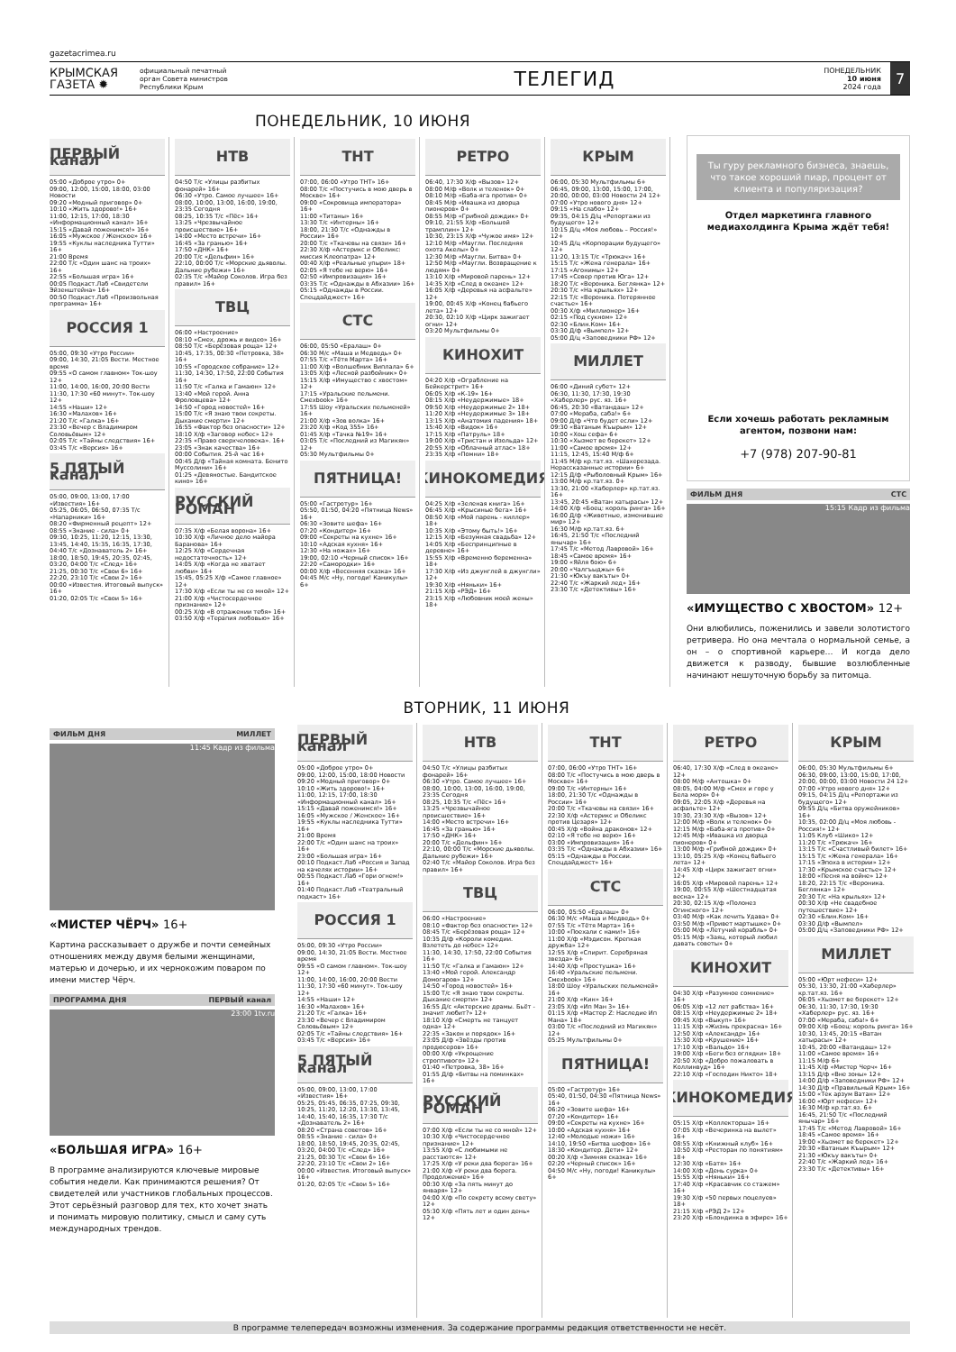gazetacrimea.ru
КРЫМСКАЯ
ГАЗЕТА ✹
официальный печатный
орган Совета министров
Республики Крым
ТЕЛЕГИД
ПОНЕДЕЛЬНИК
10 июня
2024 года
7
ПОНЕДЕЛЬНИК, 10 ИЮНЯ
ПЕРВЫЙ канал
05:00 «Доброе утро» 0+
09:00, 12:00, 15:00, 18:00, 03:00 Новости
09:20 «Модный приговор» 0+
10:10 «Жить здорово!» 16+
11:00, 12:15, 17:00, 18:30 «Информационный канал» 16+
15:15 «Давай поженимся!» 16+
16:05 «Мужское / Женское» 16+
19:55 «Куклы наследника Тутти» 16+
21:00 Время
22:00 Т/с «Один шанс на троих» 16+
22:55 «Большая игра» 16+
00:05 Подкаст.Лаб «Свидетели Эйзенштейна» 16+
00:50 Подкаст.Лаб «Произвольная программа» 16+
РОССИЯ 1
05:00, 09:30 «Утро России»
09:00, 14:30, 21:05 Вести. Местное время
09:55 «О самом главном» Ток-шоу 12+
11:00, 14:00, 16:00, 20:00 Вести
11:30, 17:30 «60 минут». Ток-шоу 12+
14:55 «Наши» 12+
16:30 «Малахов» 16+
21:20 Т/с «Галка» 16+
23:30 «Вечер с Владимиром Соловьёвым» 12+
02:05 Т/с «Тайны следствия» 16+
03:45 Т/с «Версия» 16+
5 ПЯТЫЙ канал
05:00, 09:00, 13:00, 17:00 «Известия» 16+
05:25, 06:05, 06:50, 07:35 Т/с «Напарники» 16+
08:20 «Фирменный рецепт» 12+
08:55 «Знание - сила» 0+
09:30, 10:25, 11:20, 12:15, 13:30, 13:45, 14:40, 15:35, 16:35, 17:30, 04:40 Т/с «Дознаватель 2» 16+
18:00, 18:50, 19:45, 20:35, 02:45, 03:20, 04:00 Т/с «След» 16+
21:25, 00:30 Т/с «Свои 6» 16+
22:20, 23:10 Т/с «Свои 2» 16+
00:00 «Известия. Итоговый выпуск» 16+
01:20, 02:05 Т/с «Свои 5» 16+
НТВ
04:50 Т/с «Улицы разбитых фонарей» 16+
06:30 «Утро. Самое лучшее» 16+
08:00, 10:00, 13:00, 16:00, 19:00, 23:35 Сегодня
08:25, 10:35 Т/с «Пёс» 16+
13:25 «Чрезвычайное происшествие» 16+
14:00 «Место встречи» 16+
16:45 «За гранью» 16+
17:50 «ДНК» 16+
20:00 Т/с «Дельфин» 16+
22:10, 00:00 Т/с «Морские дьяволы. Дальние рубежи» 16+
02:35 Т/с «Майор Соколов. Игра без правил» 16+
ТВЦ
06:00 «Настроение»
08:10 «Смех, дрожь и видео» 16+
08:50 Т/с «Берёзовая роща» 12+
10:45, 17:35, 00:30 «Петровка, 38» 16+
10:55 «Городское собрание» 12+
11:30, 14:30, 17:50, 22:00 События 16+
11:50 Т/с «Галка и Гамаюн» 12+
13:40 «Мой герой. Анна Фроловцева» 12+
14:50 «Город новостей» 16+
15:00 Т/с «Я знаю твои секреты. Дыхание смерти» 12+
16:55 «Фактор без опасности» 12+
18:10 Х/ф «Заговор небес» 12+
22:35 «Право сверхчеловека». 16+
23:05 «Знак качества» 16+
00:00 События. 25-й час 16+
00:45 Д/ф «Тайная комната. Бенито Муссолини» 16+
01:25 «Девяностые. Бандитское кино» 16+
РУССКИЙ РОМАН
07:35 Х/ф «Белая ворона» 16+
10:30 Х/ф «Личное дело майора Баранова» 16+
12:25 Х/ф «Сердечная недостаточность» 12+
14:05 Х/ф «Когда не хватает любви» 16+
15:45, 05:25 Х/ф «Самое главное» 12+
17:30 Х/ф «Если ты не со мной» 12+
21:00 Х/ф «Чистосердечное признание» 12+
00:25 Х/ф «В отражении тебя» 16+
03:50 Х/ф «Терапия любовью» 16+
ТНТ
07:00, 06:00 «Утро ТНТ» 16+
08:00 Т/с «Постучись в мою дверь в Москве» 16+
09:00 «Сокровища императора» 16+
11:00 «Титаны» 16+
13:30 Т/с «Интерны» 16+
18:00, 21:30 Т/с «Однажды в России» 16+
20:00 Т/с «Ткачевы на связи» 16+
22:30 Х/ф «Астерикс и Обеликс: миссия Клеопатра» 12+
00:40 Х/ф «Реальные упыри» 18+
02:05 «Я тебе не верю» 16+
02:50 «Импровизация» 16+
03:35 Т/с «Однажды в Абхазии» 16+
05:15 «Однажды в России. Спецдайджест» 16+
СТС
06:00, 05:50 «Ералаш» 0+
06:30 М/с «Маша и Медведь» 0+
07:55 Т/с «Тётя Марта» 16+
11:00 Х/ф «Волшебник Виплала» 6+
13:05 Х/ф «Лесной разбойник» 0+
15:15 Х/ф «Имущество с хвостом» 12+
17:15 «Уральские пельмени. Смехbook» 16+
17:55 Шоу «Уральских пельменей» 16+
21:00 Х/ф «Зов волка» 16+
23:20 Х/ф «Код 355» 16+
01:45 Х/ф «Тачка №19» 16+
03:05 Т/с «Последний из Магикян» 12+
05:30 Мультфильмы 0+
ПЯТНИЦА!
05:00 «Гастротур» 16+
05:50, 01:50, 04:20 «Пятница News» 16+
06:30 «Зовите шефа» 16+
07:20 «Кондитер» 16+
09:00 «Секреты на кухне» 16+
10:10 «Адская кухня» 16+
12:30 «На ножах» 16+
19:00, 02:10 «Черный список» 16+
22:20 «Самородки» 16+
00:00 Х/ф «Весенняя сказка» 16+
04:45 М/с «Ну, погоди! Каникулы» 6+
РЕТРО
06:40, 17:30 Х/ф «Вызов» 12+
08:00 М/ф «Волк и теленок» 0+
08:10 М/ф «Баба-яга против» 0+
08:45 М/ф «Ивашка из дворца пионеров» 0+
08:55 М/ф «Грибной дождик» 0+
09:10, 21:55 Х/ф «Большой трамплин» 12+
10:30, 23:15 Х/ф «Чужое имя» 12+
12:10 М/ф «Маугли. Последняя охота Акелы» 0+
12:30 М/ф «Маугли. Битва» 0+
12:50 М/ф «Маугли. Возвращение к людям» 0+
13:10 Х/ф «Мировой парень» 12+
14:35 Х/ф «След в океане» 12+
16:05 Х/ф «Деревья на асфальте» 12+
19:00, 00:45 Х/ф «Конец бабьего лета» 12+
20:30, 02:10 Х/ф «Цирк зажигает огни» 12+
03:20 Мультфильмы 0+
КИНОХИТ
04:20 Х/ф «Ограбление на Бейкерстрит» 16+
06:05 Х/ф «К-19» 16+
08:15 Х/ф «Неудержимые» 18+
09:50 Х/ф «Неудержимые 2» 18+
11:20 Х/ф «Неудержимые 3» 18+
13:15 Х/ф «Анатомия падения» 18+
15:40 Х/ф «Видок» 16+
17:15 Х/ф «Патруль» 18+
19:00 Х/ф «Тристан и Изольда» 12+
20:55 Х/ф «Облачный атлас» 18+
23:35 Х/ф «Помни» 18+
КИНОКОМЕДИЯ
04:25 Х/ф «Зеленая книга» 16+
06:45 Х/ф «Крысиные бега» 16+
08:50 Х/ф «Мой парень - киллер» 18+
10:35 Х/ф «Этому быть!» 16+
12:15 Х/ф «Безумная свадьба» 12+
14:05 Х/ф «Беспринципные в деревне» 16+
15:55 Х/ф «Временно беременна» 18+
17:30 Х/ф «Из джунглей в джунгли» 12+
19:30 Х/ф «Няньки» 16+
21:15 Х/ф «РЭД» 16+
23:15 Х/ф «Любовник моей жены» 18+
КРЫМ
06:00, 05:30 Мультфильмы 6+
06:45, 09:00, 13:00, 15:00, 17:00, 20:00, 00:00, 03:00 Новости 24 12+
07:00 «Утро нового дня» 12+
09:15 «На слабо» 12+
09:35, 04:15 Д/ц «Репортажи из будущего» 12+
10:15 Д/ц «Моя любовь – Россия!» 12+
10:45 Д/ц «Корпорации будущего» 12+
11:20, 13:15 Т/с «Трюкач» 16+
15:15 Т/с «Жена генерала» 16+
17:15 «Агонимы» 12+
17:45 «Север против Юга» 12+
18:20 Т/с «Вероника. Беглянка» 12+
20:30 Т/с «На крыльях» 12+
22:15 Т/с «Вероника. Потерянное счастье» 16+
00:30 Х/ф «Миллионер» 16+
02:15 «Под сукном» 12+
02:30 «Блин.Ком» 16+
03:30 Д/ф «Вымпел» 12+
05:00 Д/ц «Заповедники РФ» 12+
МИЛЛЕТ
06:00 «Диний субет» 12+
06:30, 11:30, 17:30, 19:30 «Хаберлер» рус. яз. 16+
06:45, 20:30 «Ватандаш» 12+
07:00 «Мераба, саба!» 6+
09:00 Д/ф «Что будет если» 12+
09:30 «Ватаным Къырым» 12+
10:00 «Хош сефа» 6+
10:30 «Хызмет ве берекет» 12+
11:00 «Самое время» 12+
11:15, 12:45, 15:40 М/ф 6+
11:45 М/ф кр.тат.яз. «Шахерезада. Нерассказанные истории» 6+
12:15 Д/ф «Рыболовный Крым» 16+
13:00 М/ф кр.тат.яз. 0+
13:30, 21:00 «Хаберлер» кр.тат.яз. 16+
13:45, 20:45 «Ватан хатырасы» 12+
14:00 Х/ф «Боец: король ринга» 16+
16:00 Д/ф «Животные, изменившие мир» 12+
16:30 М/ф кр.тат.яз. 6+
16:45, 21:50 Т/с «Последний янычар» 16+
17:45 Т/с «Метод Лавровой» 16+
18:45 «Самое время» 16+
19:00 «Яйля бою» 6+
20:00 «Чалгъыджы» 6+
21:30 «Юкъу вакъты» 0+
22:40 Т/с «Жаркий лед» 16+
23:30 Т/с «Детективы» 16+
Ты гуру рекламного бизнеса, знаешь, что такое хороший пиар, процент от клиента и популяризация?
Отдел маркетинга главного медиахолдинга Крыма ждёт тебя!
Если хочешь работать рекламным агентом, позвони нам:
+7 (978) 207-90-81
ФИЛЬМ ДНЯ СТС
15:15 Кадр из фильма
«ИМУЩЕСТВО С ХВОСТОМ» 12+
Они влюбились, поженились и завели золотистого ретривера. Но она мечтала о нормальной семье, а он – о спортивной карьере… И когда дело движется к разводу, бывшие возлюбленные начинают нешуточную борьбу за питомца.
ВТОРНИК, 11 ИЮНЯ
ФИЛЬМ ДНЯ МИЛЛЕТ
11:45 Кадр из фильма
«МИСТЕР ЧЁРЧ» 16+
Картина рассказывает о дружбе и почти семейных отношениях между двумя белыми женщинами, матерью и дочерью, и их чернокожим поваром по имени мистер Чёрч.
ПРОГРАММА ДНЯ ПЕРВЫЙ канал
23:00 1tv.ru
«БОЛЬШАЯ ИГРА» 16+
В программе анализируются ключевые мировые события недели. Как принимаются решения? От свидетелей или участников глобальных процессов. Этот серьёзный разговор для тех, кто хочет знать и понимать мировую политику, смысл и саму суть международных трендов.
ПЕРВЫЙ канал
05:00 «Доброе утро» 0+
09:00, 12:00, 15:00, 18:00 Новости
09:20 «Модный приговор» 0+
10:10 «Жить здорово!» 16+
11:00, 12:15, 17:00, 18:30 «Информационный канал» 16+
15:15 «Давай поженимся!» 16+
16:05 «Мужское / Женское» 16+
19:55 «Куклы наследника Тутти» 16+
21:00 Время
22:00 Т/с «Один шанс на троих» 16+
23:00 «Большая игра» 16+
00:10 Подкаст.Лаб «Россия и Запад на качелях истории» 16+
00:55 Подкаст.Лаб «Гори огнем!» 16+
01:40 Подкаст.Лаб «Театральный подкаст» 16+
РОССИЯ 1
05:00, 09:30 «Утро России»
09:00, 14:30, 21:05 Вести. Местное время
09:55 «О самом главном». Ток-шоу 12+
11:00, 14:00, 16:00, 20:00 Вести
11:30, 17:30 «60 минут». Ток-шоу 12+
14:55 «Наши» 12+
16:30 «Малахов» 16+
21:20 Т/с «Галка» 16+
23:30 «Вечер с Владимиром Соловьёвым» 12+
02:05 Т/с «Тайны следствия» 16+
03:45 Т/с «Версия» 16+
5 ПЯТЫЙ канал
05:00, 09:00, 13:00, 17:00 «Известия» 16+
05:25, 05:45, 06:35, 07:25, 09:30, 10:25, 11:20, 12:20, 13:30, 13:45, 14:40, 15:40, 16:35, 17:30 Т/с «Дознаватель 2» 16+
08:20 «Страна советов» 16+
08:55 «Знание - сила» 0+
18:00, 18:50, 19:45, 20:35, 02:45, 03:20, 04:00 Т/с «След» 16+
21:25, 00:30 Т/с «Свои 6» 16+
22:20, 23:10 Т/с «Свои 2» 16+
00:00 «Известия. Итоговый выпуск» 16+
01:20, 02:05 Т/с «Свои 5» 16+
НТВ
04:50 Т/с «Улицы разбитых фонарей» 16+
06:30 «Утро. Самое лучшее» 16+
08:00, 10:00, 13:00, 16:00, 19:00, 23:35 Сегодня
08:25, 10:35 Т/с «Пёс» 16+
13:25 «Чрезвычайное происшествие» 16+
14:00 «Место встречи» 16+
16:45 «За гранью» 16+
17:50 «ДНК» 16+
20:00 Т/с «Дельфин» 16+
22:10, 00:00 Т/с «Морские дьяволы. Дальние рубежи» 16+
02:40 Т/с «Майор Соколов. Игра без правил» 16+
ТВЦ
06:00 «Настроение»
08:10 «Фактор без опасности» 12+
08:45 Т/с «Берёзовая роща» 12+
10:35 Д/ф «Короли комедии. Взлететь до небес» 12+
11:30, 14:30, 17:50, 22:00 События 16+
11:50 Т/с «Галка и Гамаюн» 12+
13:40 «Мой герой. Александр Домогаров» 12+
14:50 «Город новостей» 16+
15:00 Т/с «Я знаю твои секреты. Дыхание смерти» 12+
16:55 Д/с «Актерские драмы. Бьёт - значит любит?» 12+
18:10 Х/ф «Смерть не танцует одна» 12+
22:35 «Закон и порядок» 16+
23:05 Д/ф «Звёзды против продюсеров» 16+
00:00 Х/ф «Укрощение строптивого» 12+
01:40 «Петровка, 38» 16+
01:55 Д/ф «Битвы на поминках» 16+
РУССКИЙ РОМАН
07:00 Х/ф «Если ты не со мной» 12+
10:30 Х/ф «Чистосердечное признание» 12+
13:55 Х/ф «С любимыми не расстаются» 12+
17:25 Х/ф «У реки два берега» 16+
21:00 Х/ф «У реки два берега. Продолжение» 16+
00:30 Х/ф «За пять минут до января» 12+
04:00 Х/ф «По секрету всему свету» 12+
05:30 Х/ф «Пять лет и один день» 12+
ТНТ
07:00, 06:00 «Утро ТНТ» 16+
08:00 Т/с «Постучись в мою дверь в Москве» 16+
09:00 Т/с «Интерны» 16+
18:00, 21:30 Т/с «Однажды в России» 16+
20:00 Т/с «Ткачевы на связи» 16+
22:30 Х/ф «Астерикс и Обеликс против Цезаря» 12+
00:45 Х/ф «Война драконов» 12+
02:10 «Я тебе не верю» 16+
03:00 «Импровизация» 16+
03:35 Т/с «Однажды в Абхазии» 16+
05:15 «Однажды в России. Спецдайджест» 16+
СТС
06:00, 05:50 «Ералаш» 0+
06:30 М/с «Маша и Медведь» 0+
07:55 Т/с «Тётя Марта» 16+
10:00 «Поехали с нами!» 16+
11:00 Х/ф «Мэдисон. Крепкая дружба» 12+
12:55 Х/ф «Спирит. Серебряная звезда» 6+
14:40 Х/ф «Простушка» 16+
16:40 «Уральские пельмени. Смехbook» 16+
18:00 Шоу «Уральских пельменей» 16+
21:00 Х/ф «Кин» 16+
23:05 Х/ф «Ип Ман 3» 16+
01:15 Х/ф «Мастер Z: Наследие Ип Мана» 18+
03:00 Т/с «Последний из Магикян» 12+
05:25 Мультфильмы 0+
ПЯТНИЦА!
05:00 «Гастротур» 16+
05:40, 01:50, 04:30 «Пятница News» 16+
06:20 «Зовите шефа» 16+
07:20 «Кондитер» 16+
09:00 «Секреты на кухне» 16+
10:00 «Адская кухня» 16+
12:40 «Молодые ножи» 16+
14:10, 19:50 «Битва шефов» 16+
18:30 «Кондитер. Дети» 12+
00:20 Х/ф «Зимняя сказка» 16+
02:20 «Черный список» 16+
04:50 М/с «Ну, погоди! Каникулы» 6+
РЕТРО
06:40, 17:30 Х/ф «След в океане» 12+
08:00 М/ф «Антошка» 0+
08:05, 04:00 М/ф «Смех и горе у Бела моря» 0+
09:05, 22:05 Х/ф «Деревья на асфальте» 12+
10:30, 23:30 Х/ф «Вызов» 12+
12:00 М/ф «Волк и теленок» 0+
12:15 М/ф «Баба-яга против» 0+
12:45 М/ф «Ивашка из дворца пионеров» 0+
13:00 М/ф «Грибной дождик» 0+
13:10, 05:25 Х/ф «Конец бабьего лета» 12+
14:45 Х/ф «Цирк зажигает огни» 12+
16:05 Х/ф «Мировой парень» 12+
19:00, 00:55 Х/ф «Шестнадцатая весна» 12+
20:30, 02:15 Х/ф «Полонез Огинского» 12+
03:40 М/ф «Как лечить Удава» 0+
03:50 М/ф «Привет мартышке» 0+
05:00 М/ф «Летучий корабль» 0+
05:15 М/ф «Заяц, который любил давать советы» 0+
КИНОХИТ
04:30 Х/ф «Разумное сомнение» 16+
06:05 Х/ф «12 лет рабства» 16+
08:15 Х/ф «Неудержимые 2» 18+
09:45 Х/ф «Выкуп» 16+
11:15 Х/ф «Жизнь прекрасна» 16+
12:50 Х/ф «Александр» 16+
15:30 Х/ф «Крушение» 16+
17:10 Х/ф «Вальдо» 16+
19:00 Х/ф «Беги без оглядки» 18+
20:50 Х/ф «Добро пожаловать в Коллинвуд» 16+
22:10 Х/ф «Господин Никто» 18+
КИНОКОМЕДИЯ
05:15 Х/ф «Коллекторша» 16+
07:05 Х/ф «Вечеринка на вылет» 16+
08:55 Х/ф «Книжный клуб» 16+
10:50 Х/ф «Ресторан по понятиям» 18+
12:30 Х/ф «Батя» 16+
14:00 Х/ф «День сурка» 0+
15:55 Х/ф «Няньки» 16+
17:40 Х/ф «Красавчик со стажем» 16+
19:30 Х/ф «50 первых поцелуев» 18+
21:15 Х/ф «РЭД 2» 12+
23:20 Х/ф «Блондинка в эфире» 16+
КРЫМ
06:00, 05:30 Мультфильмы 6+
06:30, 09:00, 13:00, 15:00, 17:00, 20:00, 00:00, 03:00 Новости 24 12+
07:00 «Утро нового дня» 12+
09:15, 04:15 Д/ц «Репортажи из будущего» 12+
09:55 Д/ц «Битва оружейников» 16+
10:35, 02:00 Д/ц «Моя любовь - Россия!» 12+
11:05 Клуб «Шико» 12+
11:20 Т/с «Трюкач» 16+
13:15 Т/с «Счастливый билет» 16+
15:15 Т/с «Жена генерала» 16+
17:15 «Эпоха в истории» 12+
17:30 «Крымское счастье» 12+
18:00 «Песня на войне» 12+
18:20, 22:15 Т/с «Вероника. Беглянка» 12+
20:30 Т/с «На крыльях» 12+
00:30 Х/ф «Не свадебное путешествие» 12+
02:30 «Блин.Ком» 16+
03:30 Д/ф «Вымпел»
05:00 Д/ц «Заповедники РФ» 12+
МИЛЛЕТ
05:00 «Юрт нефеси» 12+
05:30, 13:30, 21:00 «Хаберлер» кр.тат.яз. 16+
06:05 «Хызмет ве берекет» 12+
06:30, 11:30, 17:30, 19:30 «Хаберлер» рус. яз. 16+
07:00 «Мераба, саба!» 6+
09:00 Х/ф «Боец: король ринга» 16+
10:30, 13:45, 20:15 «Ватан хатырасы» 12+
10:45, 20:00 «Ватандаш» 12+
11:00 «Самое время» 16+
11:15 М/ф 6+
11:45 Х/ф «Мистер Черч» 16+
13:15 Д/ф «Вне зоны» 12+
14:00 Д/ф «Заповедники РФ» 12+
14:30 Д/ф «Правильный Крым» 16+
15:00 «Тек арзум Ватан» 12+
16:00 «Юрт нефеси» 12+
16:30 М/ф кр.тат.яз. 6+
16:45, 21:50 Т/с «Последний янычар» 16+
17:45 Т/с «Метод Лавровой» 16+
18:45 «Самое время» 16+
19:00 «Хызмет ве берекет» 12+
20:30 «Ватаным Къырым» 12+
21:30 «Юкъу вакъты» 0+
22:40 Т/с «Жаркий лед» 16+
23:30 Т/с «Детективы» 16+
В программе телепередач возможны изменения. За содержание программы редакция ответственности не несёт.